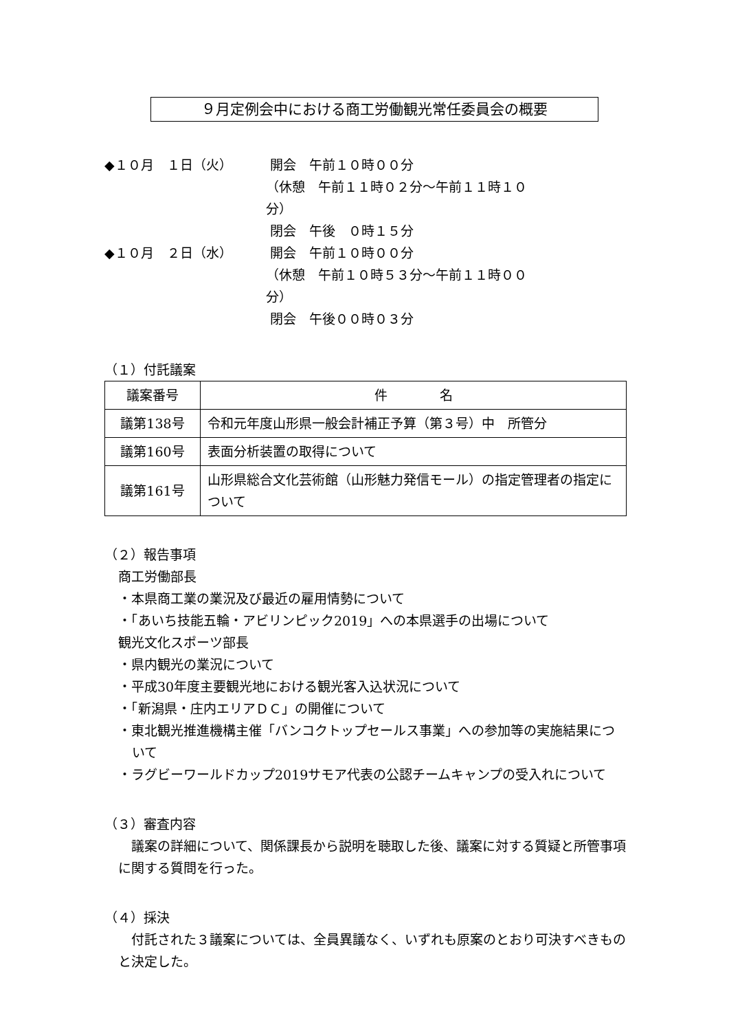９月定例会中における商工労働観光常任委員会の概要
◆１０月　１日（火）
開会　午前１０時００分
（休憩　午前１１時０２分～午前１１時１０分）
閉会　午後　０時１５分
◆１０月　２日（水）
開会　午前１０時００分
（休憩　午前１０時５３分～午前１１時００分）
閉会　午後００時０３分
（１）付託議案
| 議案番号 | 件 名 |
| --- | --- |
| 議第138号 | 令和元年度山形県一般会計補正予算（第３号）中 所管分 |
| 議第160号 | 表面分析装置の取得について |
| 議第161号 | 山形県総合文化芸術館（山形魅力発信モール）の指定管理者の指定について |
（２）報告事項
商工労働部長
・本県商工業の業況及び最近の雇用情勢について
・「あいち技能五輪・アビリンピック2019」への本県選手の出場について
観光文化スポーツ部長
・県内観光の業況について
・平成30年度主要観光地における観光客入込状況について
・「新潟県・庄内エリアＤＣ」の開催について
・東北観光推進機構主催「バンコクトップセールス事業」への参加等の実施結果について
・ラグビーワールドカップ2019サモア代表の公認チームキャンプの受入れについて
（３）審査内容
　議案の詳細について、関係課長から説明を聴取した後、議案に対する質疑と所管事項に関する質問を行った。
（４）採決
　付託された３議案については、全員異議なく、いずれも原案のとおり可決すべきものと決定した。